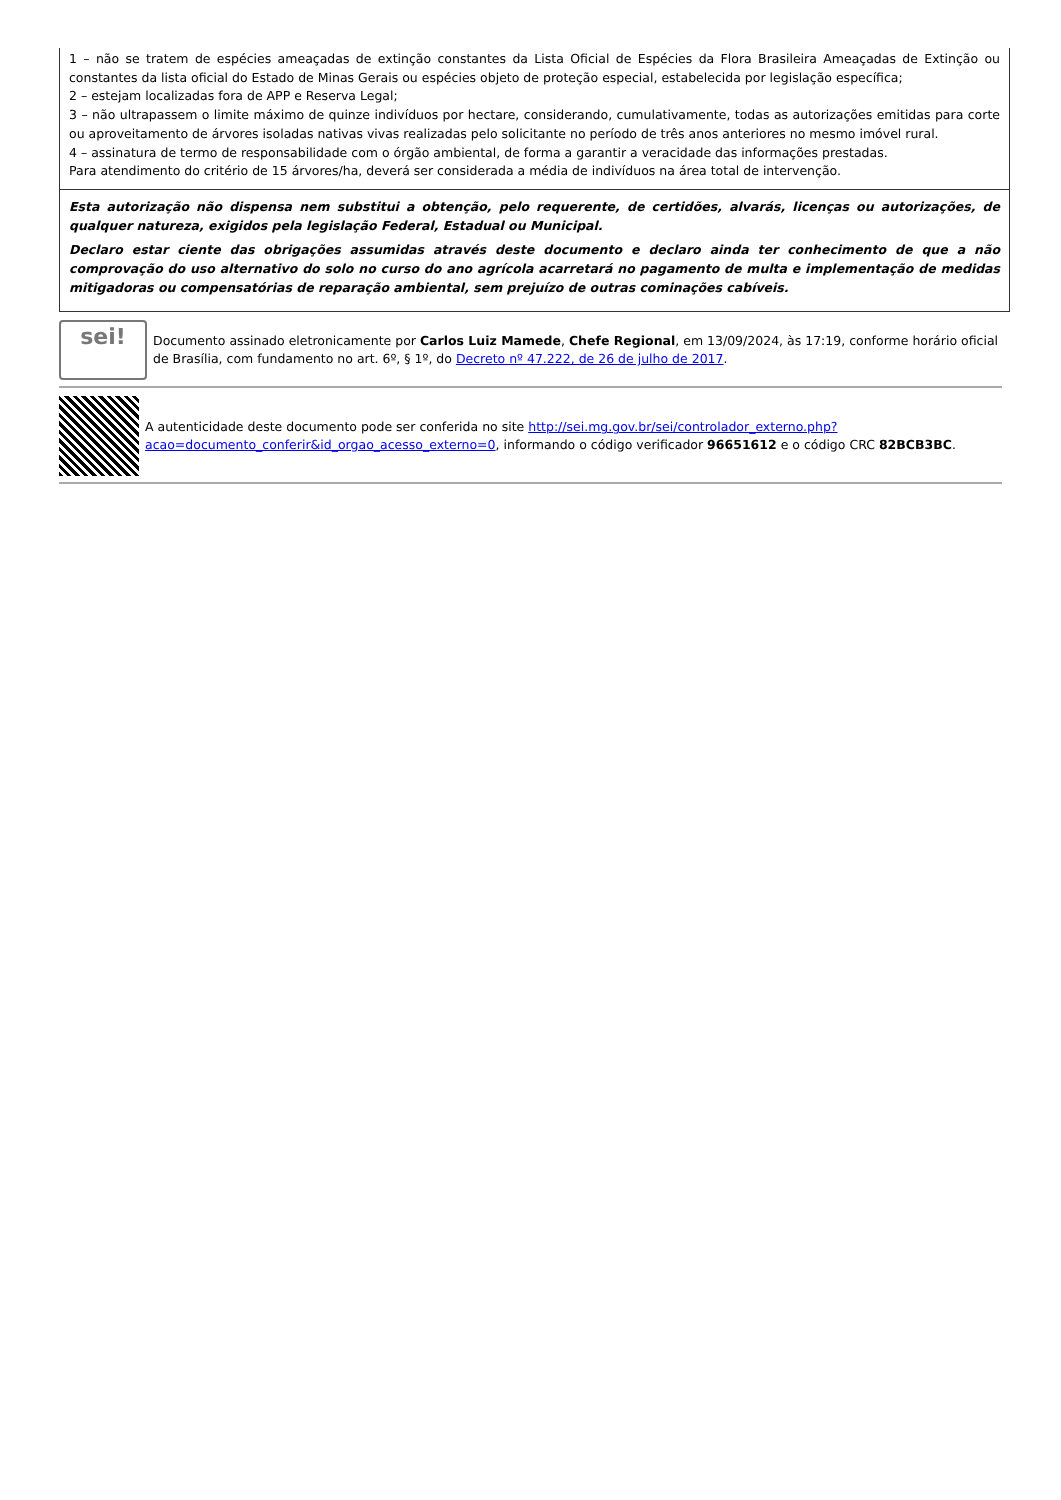| 1 – não se tratem de espécies ameaçadas de extinção constantes da Lista Oficial de Espécies da Flora Brasileira Ameaçadas de Extinção ou constantes da lista oficial do Estado de Minas Gerais ou espécies objeto de proteção especial, estabelecida por legislação específica; 2 – estejam localizadas fora de APP e Reserva Legal; 3 – não ultrapassem o limite máximo de quinze indivíduos por hectare, considerando, cumulativamente, todas as autorizações emitidas para corte ou aproveitamento de árvores isoladas nativas vivas realizadas pelo solicitante no período de três anos anteriores no mesmo imóvel rural. 4 – assinatura de termo de responsabilidade com o órgão ambiental, de forma a garantir a veracidade das informações prestadas. Para atendimento do critério de 15 árvores/ha, deverá ser considerada a média de indivíduos na área total de intervenção. |
| Esta autorização não dispensa nem substitui a obtenção, pelo requerente, de certidões, alvarás, licenças ou autorizações, de qualquer natureza, exigidos pela legislação Federal, Estadual ou Municipal. Declaro estar ciente das obrigações assumidas através deste documento e declaro ainda ter conhecimento de que a não comprovação do uso alternativo do solo no curso do ano agrícola acarretará no pagamento de multa e implementação de medidas mitigadoras ou compensatórias de reparação ambiental, sem prejuízo de outras cominações cabíveis. |
sei!
Documento assinado eletronicamente por Carlos Luiz Mamede, Chefe Regional, em 13/09/2024, às 17:19, conforme horário oficial de Brasília, com fundamento no art. 6º, § 1º, do Decreto nº 47.222, de 26 de julho de 2017.
A autenticidade deste documento pode ser conferida no site http://sei.mg.gov.br/sei/controlador_externo.php?acao=documento_conferir&id_orgao_acesso_externo=0, informando o código verificador 96651612 e o código CRC 82BCB3BC.